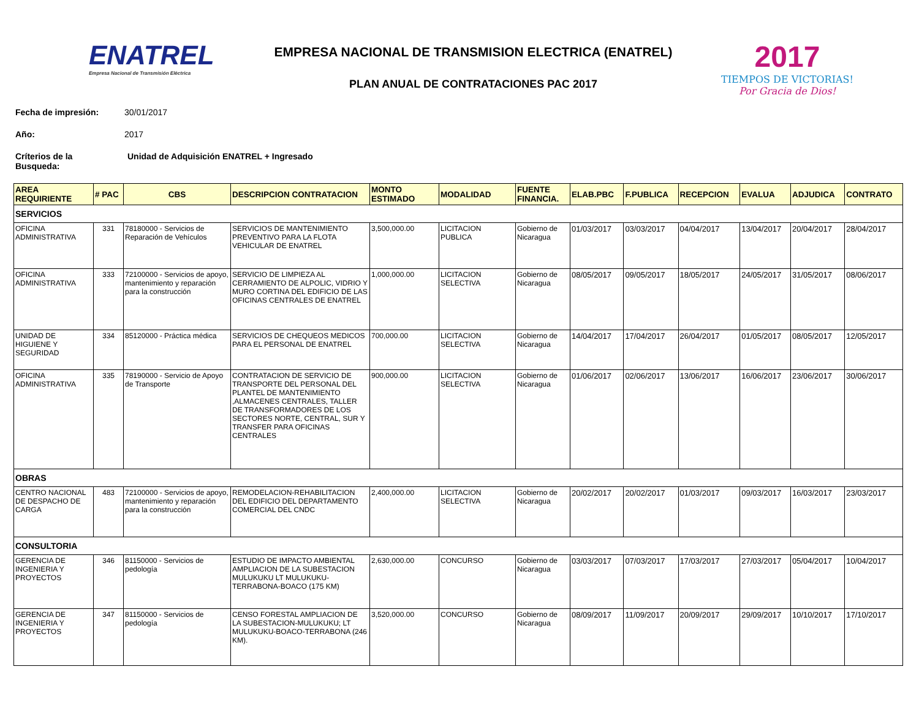ENATREL
Empresa Nacional de Transmisión Eléctrica
EMPRESA NACIONAL DE TRANSMISION ELECTRICA (ENATREL)
PLAN ANUAL DE CONTRATACIONES PAC 2017
2017
TIEMPOS DE VICTORIAS! Por Gracia de Dios!
Fecha de impresión: 30/01/2017
Año: 2017
Críterios de la
Busqueda: Unidad de Adquisición ENATREL + Ingresado
| AREA REQUIRIENTE | # PAC | CBS | DESCRIPCION CONTRATACION | MONTO ESTIMADO | MODALIDAD | FUENTE FINANCIA. | ELAB.PBC | F.PUBLICA | RECEPCION | EVALUA | ADJUDICA | CONTRATO |
| --- | --- | --- | --- | --- | --- | --- | --- | --- | --- | --- | --- | --- |
| SERVICIOS | | | | | | | | | | | | |
| OFICINA ADMINISTRATIVA | 331 | 78180000 - Servicios de Reparación de Vehículos | SERVICIOS DE MANTENIMIENTO PREVENTIVO PARA LA FLOTA VEHICULAR DE ENATREL | 3,500,000.00 | LICITACION PUBLICA | Gobierno de Nicaragua | 01/03/2017 | 03/03/2017 | 04/04/2017 | 13/04/2017 | 20/04/2017 | 28/04/2017 |
| OFICINA ADMINISTRATIVA | 333 | 72100000 - Servicios de apoyo, mantenimiento y reparación para la construcción | SERVICIO DE LIMPIEZA AL CERRAMIENTO DE ALPOLIC, VIDRIO Y MURO CORTINA DEL EDIFICIO DE LAS OFICINAS CENTRALES DE ENATREL | 1,000,000.00 | LICITACION SELECTIVA | Gobierno de Nicaragua | 08/05/2017 | 09/05/2017 | 18/05/2017 | 24/05/2017 | 31/05/2017 | 08/06/2017 |
| UNIDAD DE HIGUIENE Y SEGURIDAD | 334 | 85120000 - Práctica médica | SERVICIOS DE CHEQUEOS MEDICOS PARA EL PERSONAL DE ENATREL | 700,000.00 | LICITACION SELECTIVA | Gobierno de Nicaragua | 14/04/2017 | 17/04/2017 | 26/04/2017 | 01/05/2017 | 08/05/2017 | 12/05/2017 |
| OFICINA ADMINISTRATIVA | 335 | 78190000 - Servicio de Apoyo de Transporte | CONTRATACION DE SERVICIO DE TRANSPORTE DEL PERSONAL DEL PLANTEL DE MANTENIMIENTO ,ALMACENES CENTRALES, TALLER DE TRANSFORMADORES DE LOS SECTORES NORTE, CENTRAL, SUR Y TRANSFER PARA OFICINAS CENTRALES | 900,000.00 | LICITACION SELECTIVA | Gobierno de Nicaragua | 01/06/2017 | 02/06/2017 | 13/06/2017 | 16/06/2017 | 23/06/2017 | 30/06/2017 |
| OBRAS | | | | | | | | | | | | |
| CENTRO NACIONAL DE DESPACHO DE CARGA | 483 | 72100000 - Servicios de apoyo, mantenimiento y reparación para la construcción | REMODELACION-REHABILITACION DEL EDIFICIO DEL DEPARTAMENTO COMERCIAL DEL CNDC | 2,400,000.00 | LICITACION SELECTIVA | Gobierno de Nicaragua | 20/02/2017 | 20/02/2017 | 01/03/2017 | 09/03/2017 | 16/03/2017 | 23/03/2017 |
| CONSULTORIA | | | | | | | | | | | | |
| GERENCIA DE INGENIERIA Y PROYECTOS | 346 | 81150000 - Servicios de pedología | ESTUDIO DE IMPACTO AMBIENTAL AMPLIACION DE LA SUBESTACION MULUKUKU LT MULUKUKU-TERRABONA-BOACO (175 KM) | 2,630,000.00 | CONCURSO | Gobierno de Nicaragua | 03/03/2017 | 07/03/2017 | 17/03/2017 | 27/03/2017 | 05/04/2017 | 10/04/2017 |
| GERENCIA DE INGENIERIA Y PROYECTOS | 347 | 81150000 - Servicios de pedología | CENSO FORESTAL AMPLIACION DE LA SUBESTACION-MULUKUKU; LT MULUKUKU-BOACO-TERRABONA (246 KM). | 3,520,000.00 | CONCURSO | Gobierno de Nicaragua | 08/09/2017 | 11/09/2017 | 20/09/2017 | 29/09/2017 | 10/10/2017 | 17/10/2017 |